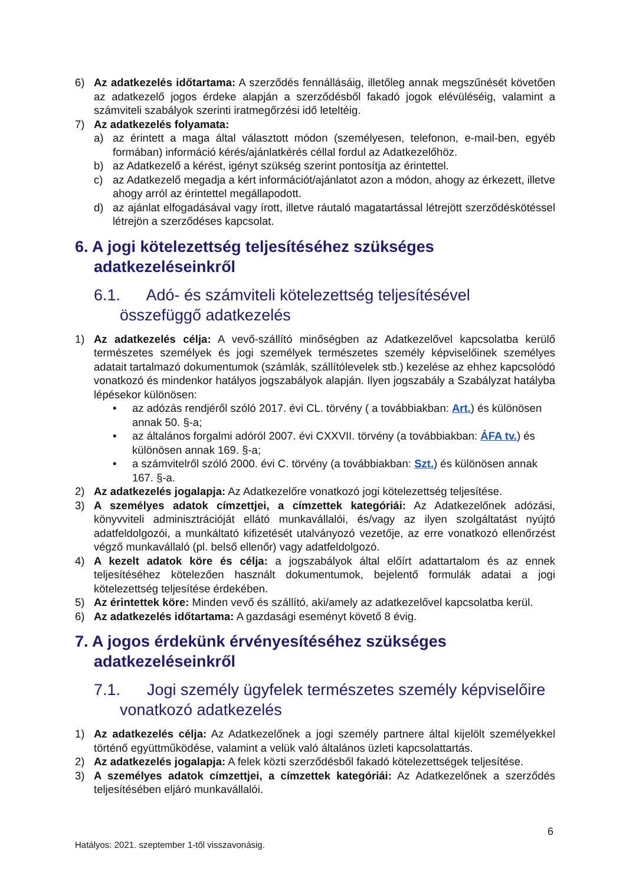6) Az adatkezelés időtartama: A szerződés fennállásáig, illetőleg annak megszűnését követően az adatkezelő jogos érdeke alapján a szerződésből fakadó jogok elévüléséig, valamint a számviteli szabályok szerinti iratmegőrzési idő leteltéig.
7) Az adatkezelés folyamata:
a) az érintett a maga által választott módon (személyesen, telefonon, e-mail-ben, egyéb formában) információ kérés/ajánlatkérés céllal fordul az Adatkezelőhöz.
b) az Adatkezelő a kérést, igényt szükség szerint pontosítja az érintettel.
c) az Adatkezelő megadja a kért információt/ajánlatot azon a módon, ahogy az érkezett, illetve ahogy arról az érintettel megállapodott.
d) az ajánlat elfogadásával vagy írott, illetve ráutaló magatartással létrejött szerződéskötéssel létrejön a szerződéses kapcsolat.
6. A jogi kötelezettség teljesítéséhez szükséges adatkezeléseinkről
6.1. Adó- és számviteli kötelezettség teljesítésével összefüggő adatkezelés
1) Az adatkezelés célja: A vevő-szállító minőségben az Adatkezelővel kapcsolatba kerülő természetes személyek és jogi személyek természetes személy képviselőinek személyes adatait tartalmazó dokumentumok (számlák, szállítólevelek stb.) kezelése az ehhez kapcsolódó vonatkozó és mindenkor hatályos jogszabályok alapján. Ilyen jogszabály a Szabályzat hatályba lépésekor különösen:
• az adózás rendjéről szóló 2017. évi CL. törvény ( a továbbiakban: Art.) és különösen annak 50. §-a;
• az általános forgalmi adóról 2007. évi CXXVII. törvény (a továbbiakban: ÁFA tv.) és különösen annak 169. §-a;
• a számvitelről szóló 2000. évi C. törvény (a továbbiakban: Szt.) és különösen annak 167. §-a.
2) Az adatkezelés jogalapja: Az Adatkezelőre vonatkozó jogi kötelezettség teljesítése.
3) A személyes adatok címzettjei, a címzettek kategóriái: Az Adatkezelőnek adózási, könyvviteli adminisztrációját ellátó munkavállalói, és/vagy az ilyen szolgáltatást nyújtó adatfeldolgozói, a munkáltató kifizetését utalványozó vezetője, az erre vonatkozó ellenőrzést végző munkavállaló (pl. belső ellenőr) vagy adatfeldolgozó.
4) A kezelt adatok köre és célja: a jogszabályok által előírt adattartalom és az ennek teljesítéséhez kötelezően használt dokumentumok, bejelentő formulák adatai a jogi kötelezettség teljesítése érdekében.
5) Az érintettek köre: Minden vevő és szállító, aki/amely az adatkezelővel kapcsolatba kerül.
6) Az adatkezelés időtartama: A gazdasági eseményt követő 8 évig.
7. A jogos érdekünk érvényesítéséhez szükséges adatkezeléseinkről
7.1. Jogi személy ügyfelek természetes személy képviselőire vonatkozó adatkezelés
1) Az adatkezelés célja: Az Adatkezelőnek a jogi személy partnere által kijelölt személyekkel történő együttműködése, valamint a velük való általános üzleti kapcsolattartás.
2) Az adatkezelés jogalapja: A felek közti szerződésből fakadó kötelezettségek teljesítése.
3) A személyes adatok címzettjei, a címzettek kategóriái: Az Adatkezelőnek a szerződés teljesítésében eljáró munkavállalói.
6
Hatályos: 2021. szeptember 1-től visszavonásig.